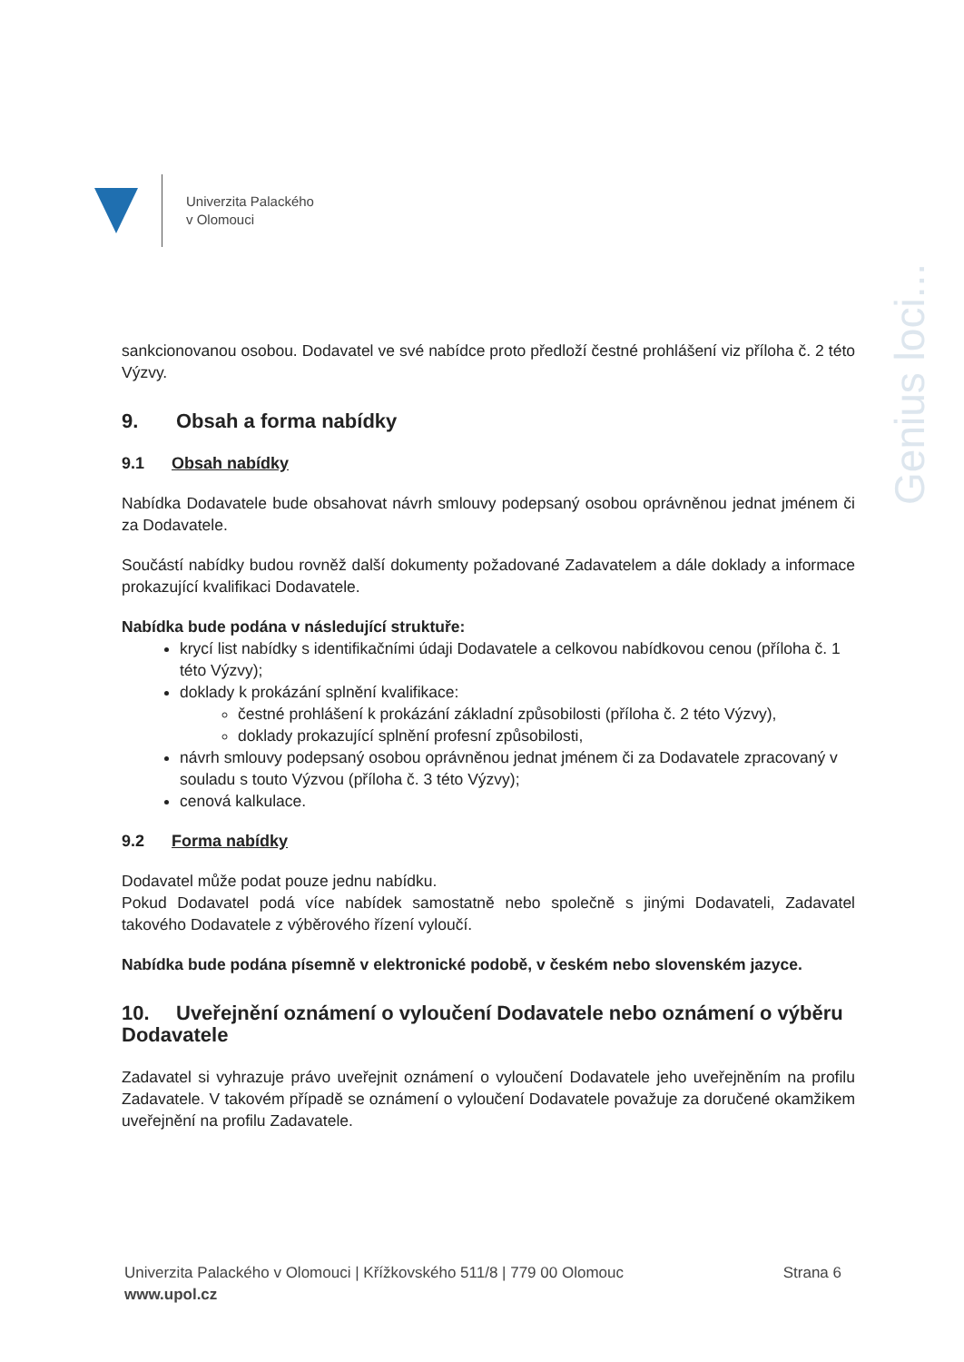Univerzita Palackého
v Olomouci
Genius loci...
sankcionovanou osobou. Dodavatel ve své nabídce proto předloží čestné prohlášení viz příloha č. 2 této Výzvy.
9. Obsah a forma nabídky
9.1 Obsah nabídky
Nabídka Dodavatele bude obsahovat návrh smlouvy podepsaný osobou oprávněnou jednat jménem či za Dodavatele.
Součástí nabídky budou rovněž další dokumenty požadované Zadavatelem a dále doklady a informace prokazující kvalifikaci Dodavatele.
Nabídka bude podána v následující struktuře:
krycí list nabídky s identifikačními údaji Dodavatele a celkovou nabídkovou cenou (příloha č. 1 této Výzvy);
doklady k prokázání splnění kvalifikace:
čestné prohlášení k prokázání základní způsobilosti (příloha č. 2 této Výzvy),
doklady prokazující splnění profesní způsobilosti,
návrh smlouvy podepsaný osobou oprávněnou jednat jménem či za Dodavatele zpracovaný v souladu s touto Výzvou (příloha č. 3 této Výzvy);
cenová kalkulace.
9.2 Forma nabídky
Dodavatel může podat pouze jednu nabídku.
Pokud Dodavatel podá více nabídek samostatně nebo společně s jinými Dodavateli, Zadavatel takového Dodavatele z výběrového řízení vyloučí.
Nabídka bude podána písemně v elektronické podobě, v českém nebo slovenském jazyce.
10. Uveřejnění oznámení o vyloučení Dodavatele nebo oznámení o výběru Dodavatele
Zadavatel si vyhrazuje právo uveřejnit oznámení o vyloučení Dodavatele jeho uveřejněním na profilu Zadavatele. V takovém případě se oznámení o vyloučení Dodavatele považuje za doručené okamžikem uveřejnění na profilu Zadavatele.
Univerzita Palackého v Olomouci | Křížkovského 511/8 | 779 00 Olomouc
www.upol.cz
Strana 6